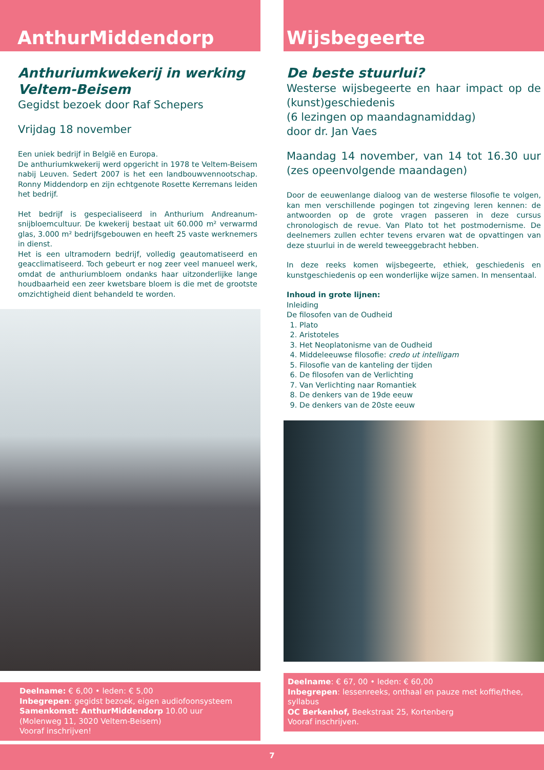AnthurMiddendorp
Anthuriumkwekerij in werking
Veltem-Beisem
Gegidst bezoek door Raf Schepers
Vrijdag 18 november
Een uniek bedrijf in België en Europa.
De anthuriumkwekerij werd opgericht in 1978 te Veltem-Beisem nabij Leuven. Sedert 2007 is het een landbouwvennootschap. Ronny Middendorp en zijn echtgenote Rosette Kerremans leiden het bedrijf.
Het bedrijf is gespecialiseerd in Anthurium Andreanum-snijbloemcultuur. De kwekerij bestaat uit 60.000 m² verwarmd glas, 3.000 m² bedrijfsgebouwen en heeft 25 vaste werknemers in dienst.
Het is een ultramodern bedrijf, volledig geautomatiseerd en geacclimatiseerd. Toch gebeurt er nog zeer veel manueel werk, omdat de anthuriumbloem ondanks haar uitzonderlijke lange houdbaarheid een zeer kwetsbare bloem is die met de grootste omzichtigheid dient behandeld te worden.
Deelname: € 6,00 • leden: € 5,00
Inbegrepen: gegidst bezoek, eigen audiofoonsysteem
Samenkomst: AnthurMiddendorp 10.00 uur
(Molenweg 11, 3020 Veltem-Beisem)
Vooraf inschrijven!
Wijsbegeerte
De beste stuurlui?
Westerse wijsbegeerte en haar impact op de (kunst)geschiedenis
(6 lezingen op maandagnamiddag)
door dr. Jan Vaes
Maandag 14 november, van 14 tot 16.30 uur (zes opeenvolgende maandagen)
Door de eeuwenlange dialoog van de westerse filosofie te volgen, kan men verschillende pogingen tot zingeving leren kennen: de antwoorden op de grote vragen passeren in deze cursus chronologisch de revue. Van Plato tot het postmodernisme. De deelnemers zullen echter tevens ervaren wat de opvattingen van deze stuurlui in de wereld teweeggebracht hebben.
In deze reeks komen wijsbegeerte, ethiek, geschiedenis en kunstgeschiedenis op een wonderlijke wijze samen. In mensentaal.
Inhoud in grote lijnen:
Inleiding
De filosofen van de Oudheid
1. Plato
2. Aristoteles
3. Het Neoplatonisme van de Oudheid
4. Middeleeuwse filosofie: credo ut intelligam
5. Filosofie van de kanteling der tijden
6. De filosofen van de Verlichting
7. Van Verlichting naar Romantiek
8. De denkers van de 19de eeuw
9. De denkers van de 20ste eeuw
Deelname: € 67, 00 • leden: € 60,00
Inbegrepen: lessenreeks, onthaal en pauze met koffie/thee, syllabus
OC Berkenhof, Beekstraat 25, Kortenberg
Vooraf inschrijven.
7